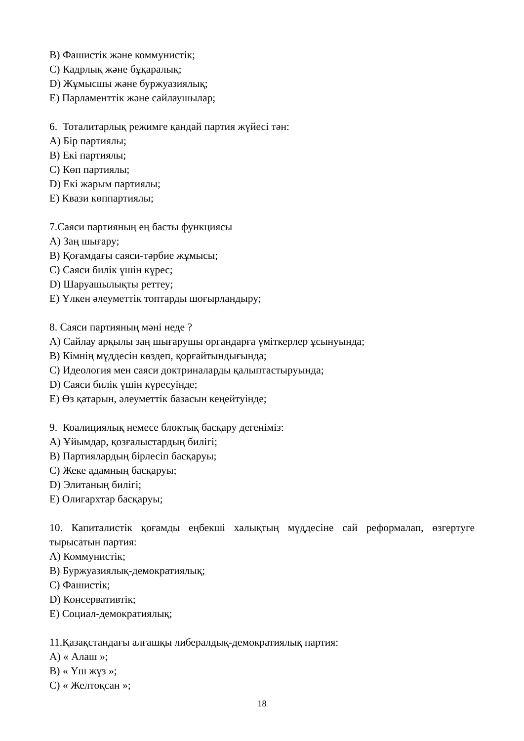B) Фашистік және коммунистік;
C) Кадрлық және бұқаралық;
D) Жұмысшы және буржуазиялық;
E) Парламенттік және сайлаушылар;
6. Тоталитарлық режимге қандай партия жүйесі тән:
A) Бір партиялы;
B) Екі партиялы;
C) Көп партиялы;
D) Екі жарым партиялы;
E) Квази көппартиялы;
7.Саяси партияның ең басты функциясы
A) Заң шығару;
B) Қоғамдағы саяси-тәрбие жұмысы;
C) Саяси билік үшін күрес;
D) Шаруашылықты реттеу;
E) Үлкен әлеуметтік топтарды шоғырландыру;
8. Саяси партияның мәні неде ?
A) Сайлау арқылы заң шығарушы органдарға үміткерлер ұсынуында;
B) Кімнің мүддесін көздеп, қорғайтындығында;
C) Идеология мен саяси доктриналарды қалыптастыруында;
D) Саяси билік үшін күресуінде;
E) Өз қатарын, әлеуметтік базасын кеңейтуінде;
9. Коалициялық немесе блоктық басқару дегеніміз:
A) Ұйымдар, қозғалыстардың билігі;
B) Партиялардың бірлесіп басқаруы;
C) Жеке адамның басқаруы;
D) Элитаның билігі;
E) Олигархтар басқаруы;
10. Капиталистік қоғамды еңбекші халықтың мүддесіне сай реформалап, өзгертуге тырысатын партия:
A) Коммунистік;
B) Буржуазиялық-демократиялық;
C) Фашистік;
D) Консервативтік;
E) Социал-демократиялық;
11.Қазақстандағы алғашқы либералдық-демократиялық партия:
A) « Алаш »;
B) « Үш жүз »;
C) « Желтоқсан »;
18